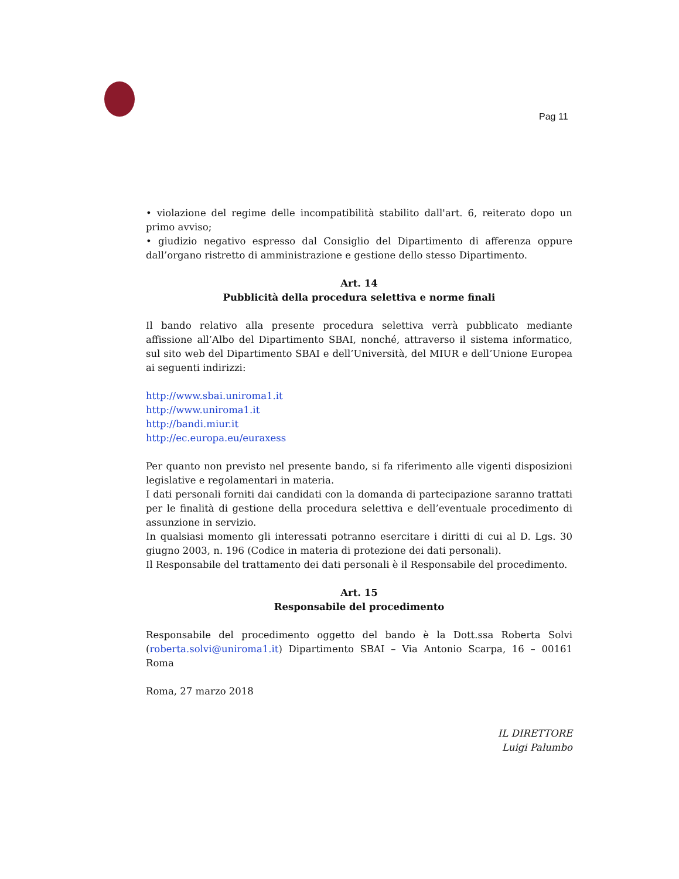Pag 11
• violazione del regime delle incompatibilità stabilito dall'art. 6, reiterato dopo un primo avviso;
• giudizio negativo espresso dal Consiglio del Dipartimento di afferenza oppure dall’organo ristretto di amministrazione e gestione dello stesso Dipartimento.
Art. 14
Pubblicità della procedura selettiva e norme finali
Il bando relativo alla presente procedura selettiva verrà pubblicato mediante affissione all’Albo del Dipartimento SBAI, nonché, attraverso il sistema informatico, sul sito web del Dipartimento SBAI e dell’Università, del MIUR e dell’Unione Europea ai seguenti indirizzi:
http://www.sbai.uniroma1.it
http://www.uniroma1.it
http://bandi.miur.it
http://ec.europa.eu/euraxess
Per quanto non previsto nel presente bando, si fa riferimento alle vigenti disposizioni legislative e regolamentari in materia.
I dati personali forniti dai candidati con la domanda di partecipazione saranno trattati per le finalità di gestione della procedura selettiva e dell’eventuale procedimento di assunzione in servizio.
In qualsiasi momento gli interessati potranno esercitare i diritti di cui al D. Lgs. 30 giugno 2003, n. 196 (Codice in materia di protezione dei dati personali).
Il Responsabile del trattamento dei dati personali è il Responsabile del procedimento.
Art. 15
Responsabile del procedimento
Responsabile del procedimento oggetto del bando è la Dott.ssa Roberta Solvi (roberta.solvi@uniroma1.it) Dipartimento SBAI – Via Antonio Scarpa, 16 – 00161 Roma
Roma, 27 marzo 2018
IL DIRETTORE
Luigi Palumbo